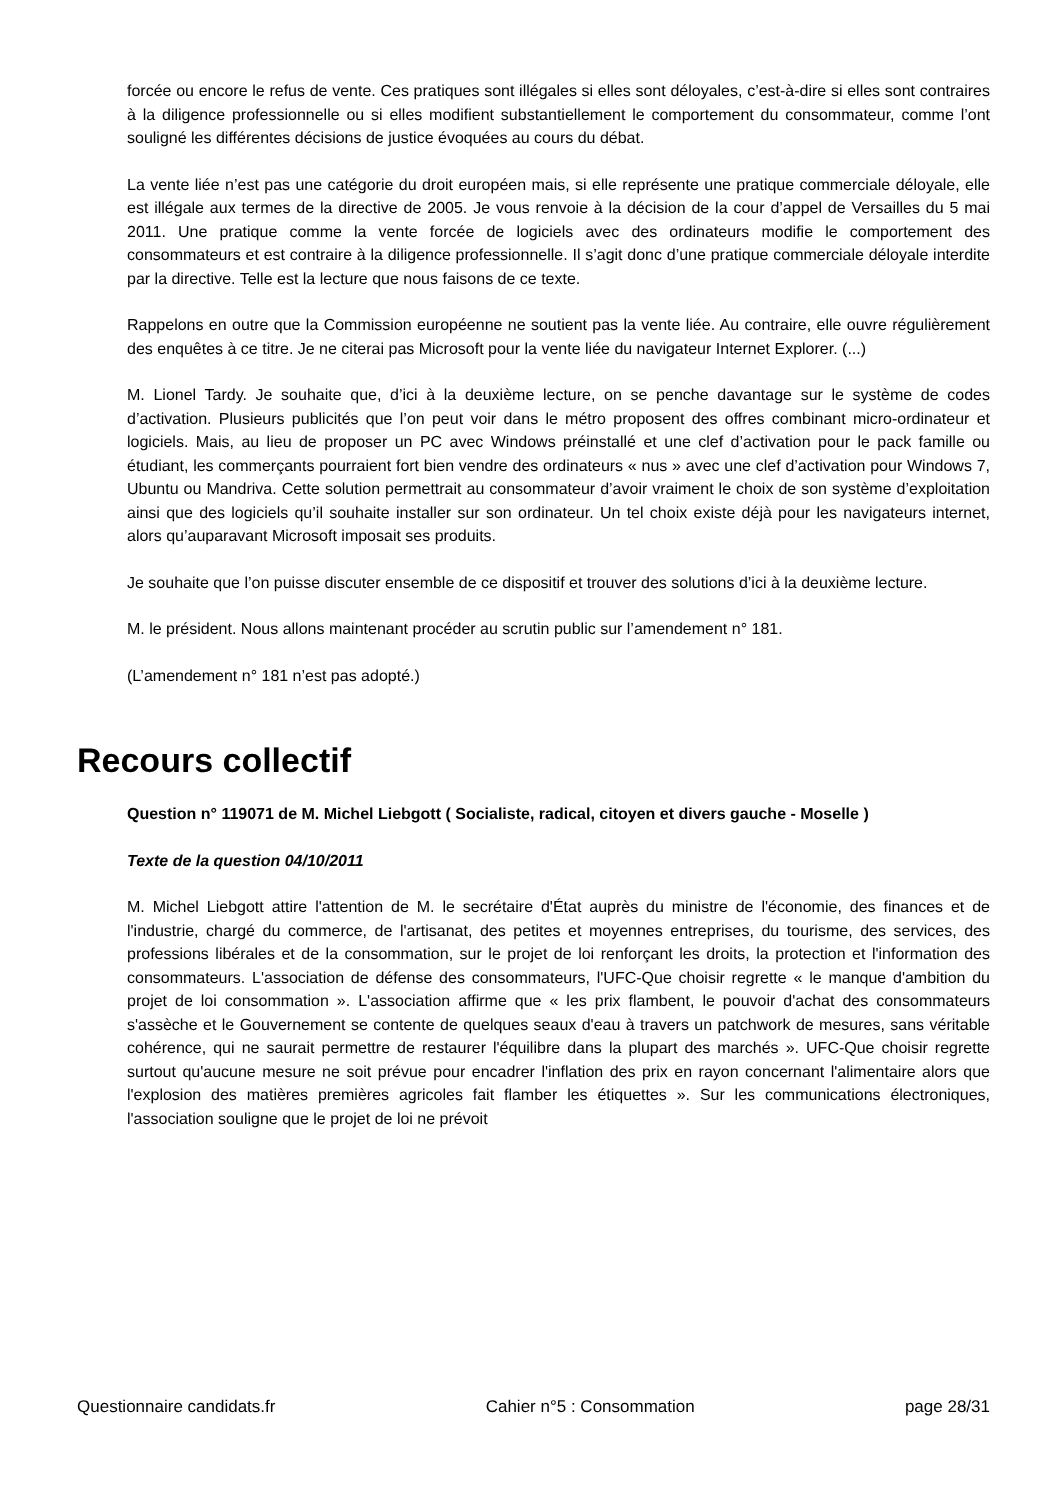forcée ou encore le refus de vente. Ces pratiques sont illégales si elles sont déloyales, c’est-à-dire si elles sont contraires à la diligence professionnelle ou si elles modifient substantiellement le comportement du consommateur, comme l’ont souligné les différentes décisions de justice évoquées au cours du débat.
La vente liée n’est pas une catégorie du droit européen mais, si elle représente une pratique commerciale déloyale, elle est illégale aux termes de la directive de 2005. Je vous renvoie à la décision de la cour d’appel de Versailles du 5 mai 2011. Une pratique comme la vente forcée de logiciels avec des ordinateurs modifie le comportement des consommateurs et est contraire à la diligence professionnelle. Il s’agit donc d’une pratique commerciale déloyale interdite par la directive. Telle est la lecture que nous faisons de ce texte.
Rappelons en outre que la Commission européenne ne soutient pas la vente liée. Au contraire, elle ouvre régulièrement des enquêtes à ce titre. Je ne citerai pas Microsoft pour la vente liée du navigateur Internet Explorer. (...)
M. Lionel Tardy. Je souhaite que, d’ici à la deuxième lecture, on se penche davantage sur le système de codes d’activation. Plusieurs publicités que l’on peut voir dans le métro proposent des offres combinant micro-ordinateur et logiciels. Mais, au lieu de proposer un PC avec Windows préinstallé et une clef d’activation pour le pack famille ou étudiant, les commerçants pourraient fort bien vendre des ordinateurs « nus » avec une clef d’activation pour Windows 7, Ubuntu ou Mandriva. Cette solution permettrait au consommateur d’avoir vraiment le choix de son système d’exploitation ainsi que des logiciels qu’il souhaite installer sur son ordinateur. Un tel choix existe déjà pour les navigateurs internet, alors qu’auparavant Microsoft imposait ses produits.
Je souhaite que l’on puisse discuter ensemble de ce dispositif et trouver des solutions d’ici à la deuxième lecture.
M. le président. Nous allons maintenant procéder au scrutin public sur l’amendement n° 181.
(L’amendement n° 181 n’est pas adopté.)
Recours collectif
Question n° 119071 de M. Michel Liebgott ( Socialiste, radical, citoyen et divers gauche - Moselle )
Texte de la question 04/10/2011
M. Michel Liebgott attire l'attention de M. le secrétaire d'État auprès du ministre de l'économie, des finances et de l'industrie, chargé du commerce, de l'artisanat, des petites et moyennes entreprises, du tourisme, des services, des professions libérales et de la consommation, sur le projet de loi renforçant les droits, la protection et l'information des consommateurs. L'association de défense des consommateurs, l'UFC-Que choisir regrette « le manque d'ambition du projet de loi consommation ». L'association affirme que « les prix flambent, le pouvoir d'achat des consommateurs s'assèche et le Gouvernement se contente de quelques seaux d'eau à travers un patchwork de mesures, sans véritable cohérence, qui ne saurait permettre de restaurer l'équilibre dans la plupart des marchés ». UFC-Que choisir regrette surtout qu'aucune mesure ne soit prévue pour encadrer l'inflation des prix en rayon concernant l'alimentaire alors que l'explosion des matières premières agricoles fait flamber les étiquettes ». Sur les communications électroniques, l'association souligne que le projet de loi ne prévoit
Questionnaire candidats.fr Cahier n°5 : Consommation page 28/31